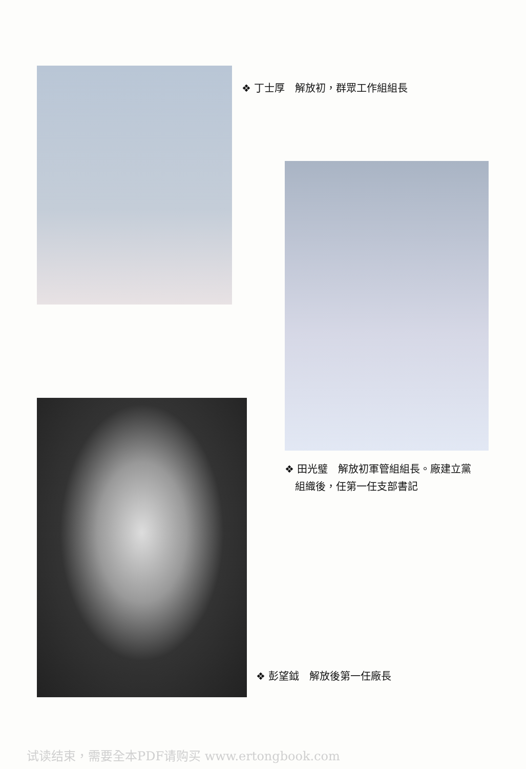❖ 丁士厚　解放初，群眾工作組組長
❖ 田光璧　解放初軍管組組長。廠建立黨
　組織後，任第一任支部書記
❖ 彭望鉞　解放後第一任廠長
试读结束，需要全本PDF请购买 www.ertongbook.com